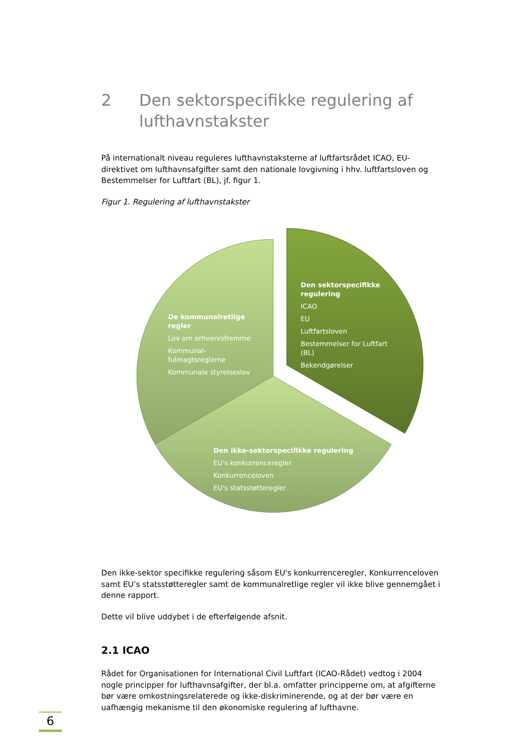2 Den sektorspecifikke regulering af lufthavnstakster
På internationalt niveau reguleres lufthavnstaksterne af luftfartsrådet ICAO, EU-direktivet om lufthavnsafgifter samt den nationale lovgivning i hhv. luftfartsloven og Bestemmelser for Luftfart (BL), jf. figur 1.
Figur 1. Regulering af lufthavnstakster
De kommunalretlige regler
Lov om erhvervsfremme
Kommunal-
fulmagtsreglerne
Kommunale styrelseslov
Den sektorspecifikke regulering
ICAO
EU
Luftfartsloven
Bestemmelser for Luftfart (BL)
Bekendgørelser
Den ikke-sektorspecifikke regulering
EU's konkurrenceregler
Konkurrenceloven
EU's statsstøtteregler
Den ikke-sektor specifikke regulering såsom EU's konkurrenceregler, Konkurrenceloven samt EU’s statsstøtteregler samt de kommunalretlige regler vil ikke blive gennemgået i denne rapport.
Dette vil blive uddybet i de efterfølgende afsnit.
2.1 ICAO
Rådet for Organisationen for International Civil Luftfart (ICAO-Rådet) vedtog i 2004 nogle principper for lufthavnsafgifter, der bl.a. omfatter principperne om, at afgifterne bør være omkostningsrelaterede og ikke-diskriminerende, og at der bør være en uafhængig mekanisme til den økonomiske regulering af lufthavne.
6